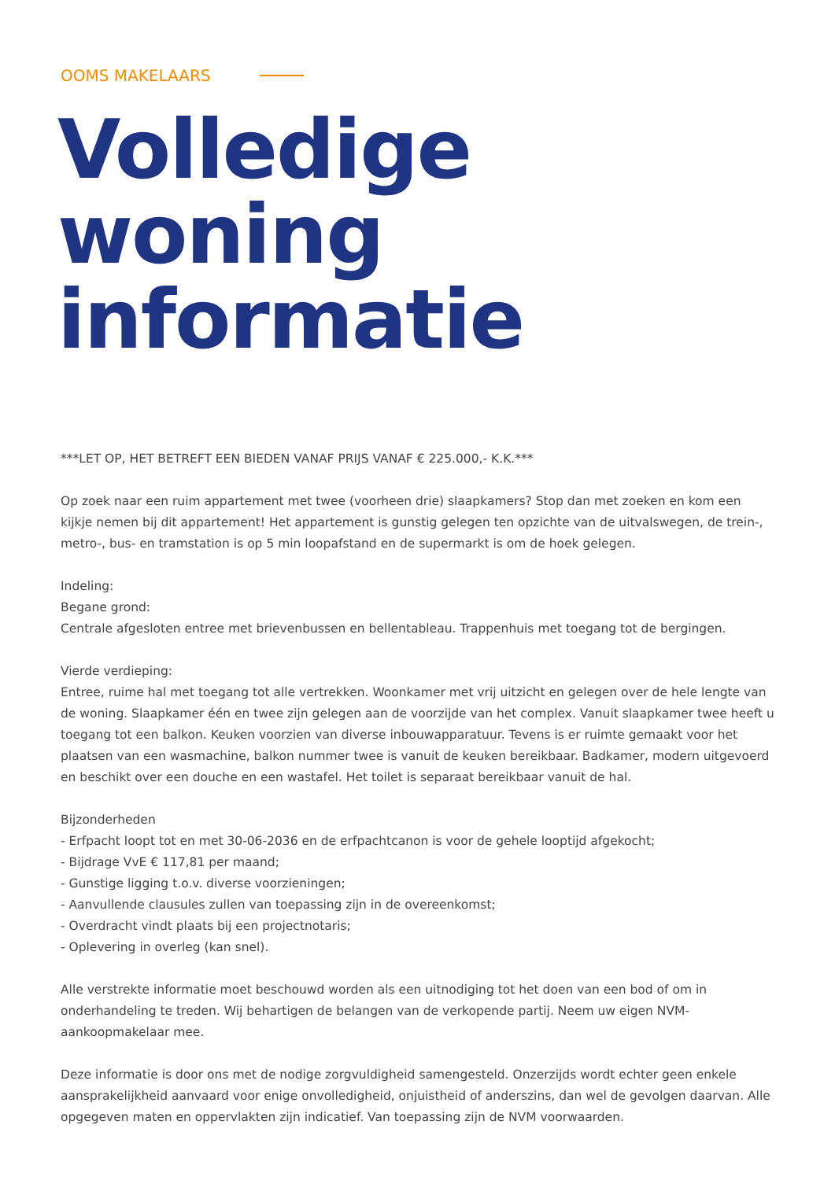OOMS MAKELAARS
Volledige
woning informatie
***LET OP, HET BETREFT EEN BIEDEN VANAF PRIJS VANAF € 225.000,- K.K.***
Op zoek naar een ruim appartement met twee (voorheen drie) slaapkamers? Stop dan met zoeken en kom een kijkje nemen bij dit appartement! Het appartement is gunstig gelegen ten opzichte van de uitvalswegen, de trein-, metro-, bus- en tramstation is op 5 min loopafstand en de supermarkt is om de hoek gelegen.
Indeling:
Begane grond:
Centrale afgesloten entree met brievenbussen en bellentableau. Trappenhuis met toegang tot de bergingen.
Vierde verdieping:
Entree, ruime hal met toegang tot alle vertrekken. Woonkamer met vrij uitzicht en gelegen over de hele lengte van de woning. Slaapkamer één en twee zijn gelegen aan de voorzijde van het complex. Vanuit slaapkamer twee heeft u toegang tot een balkon. Keuken voorzien van diverse inbouwapparatuur. Tevens is er ruimte gemaakt voor het plaatsen van een wasmachine, balkon nummer twee is vanuit de keuken bereikbaar. Badkamer, modern uitgevoerd en beschikt over een douche en een wastafel. Het toilet is separaat bereikbaar vanuit de hal.
Bijzonderheden
- Erfpacht loopt tot en met 30-06-2036 en de erfpachtcanon is voor de gehele looptijd afgekocht;
- Bijdrage VvE € 117,81 per maand;
- Gunstige ligging t.o.v. diverse voorzieningen;
- Aanvullende clausules zullen van toepassing zijn in de overeenkomst;
- Overdracht vindt plaats bij een projectnotaris;
- Oplevering in overleg (kan snel).
Alle verstrekte informatie moet beschouwd worden als een uitnodiging tot het doen van een bod of om in onderhandeling te treden. Wij behartigen de belangen van de verkopende partij. Neem uw eigen NVM-aankoopmakelaar mee.
Deze informatie is door ons met de nodige zorgvuldigheid samengesteld. Onzerzijds wordt echter geen enkele aansprakelijkheid aanvaard voor enige onvolledigheid, onjuistheid of anderszins, dan wel de gevolgen daarvan. Alle opgegeven maten en oppervlakten zijn indicatief. Van toepassing zijn de NVM voorwaarden.